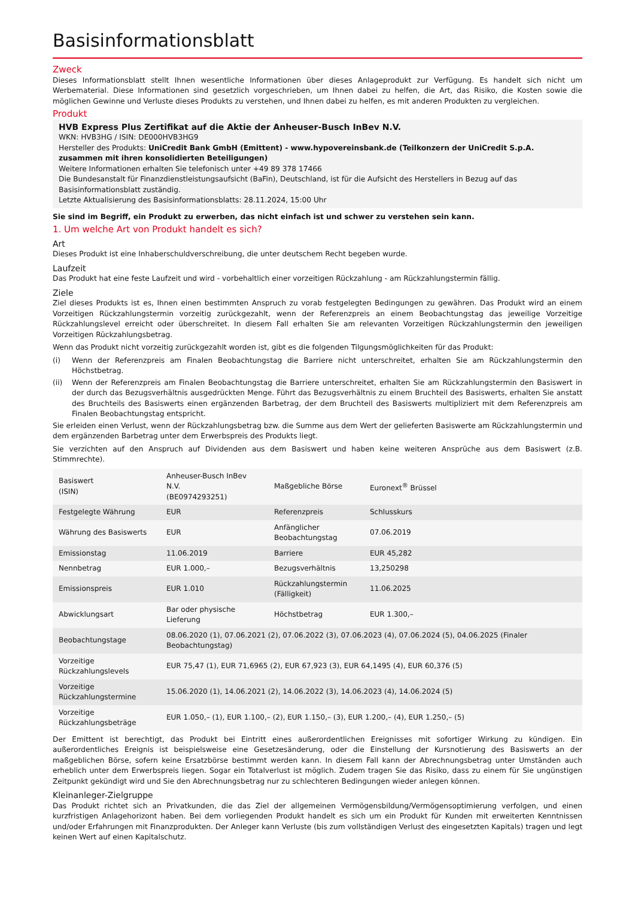Basisinformationsblatt
Zweck
Dieses Informationsblatt stellt Ihnen wesentliche Informationen über dieses Anlageprodukt zur Verfügung. Es handelt sich nicht um Werbematerial. Diese Informationen sind gesetzlich vorgeschrieben, um Ihnen dabei zu helfen, die Art, das Risiko, die Kosten sowie die möglichen Gewinne und Verluste dieses Produkts zu verstehen, und Ihnen dabei zu helfen, es mit anderen Produkten zu vergleichen.
Produkt
HVB Express Plus Zertifikat auf die Aktie der Anheuser-Busch InBev N.V.
WKN: HVB3HG / ISIN: DE000HVB3HG9
Hersteller des Produkts: UniCredit Bank GmbH (Emittent) - www.hypovereinsbank.de (Teilkonzern der UniCredit S.p.A. zusammen mit ihren konsolidierten Beteiligungen)
Weitere Informationen erhalten Sie telefonisch unter +49 89 378 17466
Die Bundesanstalt für Finanzdienstleistungsaufsicht (BaFin), Deutschland, ist für die Aufsicht des Herstellers in Bezug auf das Basisinformationsblatt zuständig.
Letzte Aktualisierung des Basisinformationsblatts: 28.11.2024, 15:00 Uhr
Sie sind im Begriff, ein Produkt zu erwerben, das nicht einfach ist und schwer zu verstehen sein kann.
1. Um welche Art von Produkt handelt es sich?
Art
Dieses Produkt ist eine Inhaberschuldverschreibung, die unter deutschem Recht begeben wurde.
Laufzeit
Das Produkt hat eine feste Laufzeit und wird - vorbehaltlich einer vorzeitigen Rückzahlung - am Rückzahlungstermin fällig.
Ziele
Ziel dieses Produkts ist es, Ihnen einen bestimmten Anspruch zu vorab festgelegten Bedingungen zu gewähren. Das Produkt wird an einem Vorzeitigen Rückzahlungstermin vorzeitig zurückgezahlt, wenn der Referenzpreis an einem Beobachtungstag das jeweilige Vorzeitige Rückzahlungslevel erreicht oder überschreitet. In diesem Fall erhalten Sie am relevanten Vorzeitigen Rückzahlungstermin den jeweiligen Vorzeitigen Rückzahlungsbetrag.
Wenn das Produkt nicht vorzeitig zurückgezahlt worden ist, gibt es die folgenden Tilgungsmöglichkeiten für das Produkt:
(i) Wenn der Referenzpreis am Finalen Beobachtungstag die Barriere nicht unterschreitet, erhalten Sie am Rückzahlungstermin den Höchstbetrag.
(ii) Wenn der Referenzpreis am Finalen Beobachtungstag die Barriere unterschreitet, erhalten Sie am Rückzahlungstermin den Basiswert in der durch das Bezugsverhältnis ausgedrückten Menge. Führt das Bezugsverhältnis zu einem Bruchteil des Basiswerts, erhalten Sie anstatt des Bruchteils des Basiswerts einen ergänzenden Barbetrag, der dem Bruchteil des Basiswerts multipliziert mit dem Referenzpreis am Finalen Beobachtungstag entspricht.
Sie erleiden einen Verlust, wenn der Rückzahlungsbetrag bzw. die Summe aus dem Wert der gelieferten Basiswerte am Rückzahlungstermin und dem ergänzenden Barbetrag unter dem Erwerbspreis des Produkts liegt.
Sie verzichten auf den Anspruch auf Dividenden aus dem Basiswert und haben keine weiteren Ansprüche aus dem Basiswert (z.B. Stimmrechte).
| Basiswert (ISIN) | Anheuser-Busch InBev N.V. (BE0974293251) | Maßgebliche Börse | Euronext<sup>®</sup> Brüssel |
| Festgelegte Währung | EUR | Referenzpreis | Schlusskurs |
| Währung des Basiswerts | EUR | Anfänglicher Beobachtungstag | 07.06.2019 |
| Emissionstag | 11.06.2019 | Barriere | EUR 45,282 |
| Nennbetrag | EUR 1.000,– | Bezugsverhältnis | 13,250298 |
| Emissionspreis | EUR 1.010 | Rückzahlungstermin (Fälligkeit) | 11.06.2025 |
| Abwicklungsart | Bar oder physische Lieferung | Höchstbetrag | EUR 1.300,– |
| Beobachtungstage | 08.06.2020 (1), 07.06.2021 (2), 07.06.2022 (3), 07.06.2023 (4), 07.06.2024 (5), 04.06.2025 (Finaler Beobachtungstag) | | |
| Vorzeitige Rückzahlungslevels | EUR 75,47 (1), EUR 71,6965 (2), EUR 67,923 (3), EUR 64,1495 (4), EUR 60,376 (5) | | |
| Vorzeitige Rückzahlungstermine | 15.06.2020 (1), 14.06.2021 (2), 14.06.2022 (3), 14.06.2023 (4), 14.06.2024 (5) | | |
| Vorzeitige Rückzahlungsbeträge | EUR 1.050,– (1), EUR 1.100,– (2), EUR 1.150,– (3), EUR 1.200,– (4), EUR 1.250,– (5) | | |
Der Emittent ist berechtigt, das Produkt bei Eintritt eines außerordentlichen Ereignisses mit sofortiger Wirkung zu kündigen. Ein außerordentliches Ereignis ist beispielsweise eine Gesetzesänderung, oder die Einstellung der Kursnotierung des Basiswerts an der maßgeblichen Börse, sofern keine Ersatzbörse bestimmt werden kann. In diesem Fall kann der Abrechnungsbetrag unter Umständen auch erheblich unter dem Erwerbspreis liegen. Sogar ein Totalverlust ist möglich. Zudem tragen Sie das Risiko, dass zu einem für Sie ungünstigen Zeitpunkt gekündigt wird und Sie den Abrechnungsbetrag nur zu schlechteren Bedingungen wieder anlegen können.
Kleinanleger-Zielgruppe
Das Produkt richtet sich an Privatkunden, die das Ziel der allgemeinen Vermögensbildung/Vermögensoptimierung verfolgen, und einen kurzfristigen Anlagehorizont haben. Bei dem vorliegenden Produkt handelt es sich um ein Produkt für Kunden mit erweiterten Kenntnissen und/oder Erfahrungen mit Finanzprodukten. Der Anleger kann Verluste (bis zum vollständigen Verlust des eingesetzten Kapitals) tragen und legt keinen Wert auf einen Kapitalschutz.